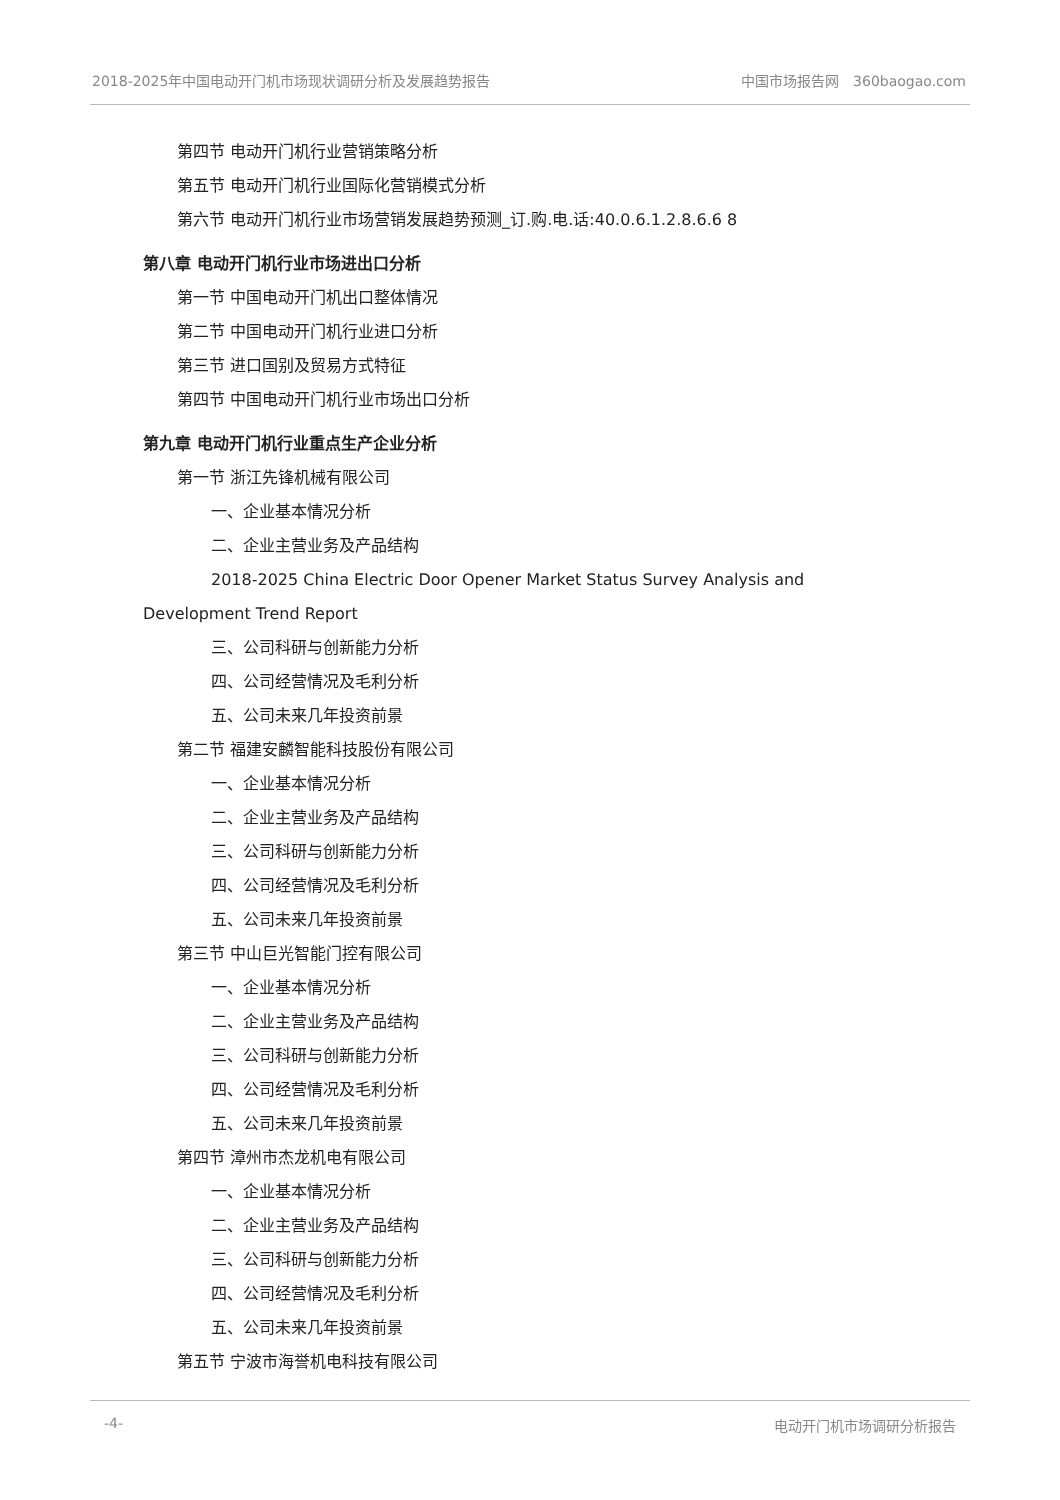2018-2025年中国电动开门机市场现状调研分析及发展趋势报告 中国市场报告网　360baogao.com
第四节 电动开门机行业营销策略分析
第五节 电动开门机行业国际化营销模式分析
第六节 电动开门机行业市场营销发展趋势预测_订.购.电.话:40.0.6.1.2.8.6.6 8
第八章 电动开门机行业市场进出口分析
第一节 中国电动开门机出口整体情况
第二节 中国电动开门机行业进口分析
第三节 进口国别及贸易方式特征
第四节 中国电动开门机行业市场出口分析
第九章 电动开门机行业重点生产企业分析
第一节 浙江先锋机械有限公司
一、企业基本情况分析
二、企业主营业务及产品结构
2018-2025 China Electric Door Opener Market Status Survey Analysis and Development Trend Report
三、公司科研与创新能力分析
四、公司经营情况及毛利分析
五、公司未来几年投资前景
第二节 福建安麟智能科技股份有限公司
一、企业基本情况分析
二、企业主营业务及产品结构
三、公司科研与创新能力分析
四、公司经营情况及毛利分析
五、公司未来几年投资前景
第三节 中山巨光智能门控有限公司
一、企业基本情况分析
二、企业主营业务及产品结构
三、公司科研与创新能力分析
四、公司经营情况及毛利分析
五、公司未来几年投资前景
第四节 漳州市杰龙机电有限公司
一、企业基本情况分析
二、企业主营业务及产品结构
三、公司科研与创新能力分析
四、公司经营情况及毛利分析
五、公司未来几年投资前景
第五节 宁波市海誉机电科技有限公司
-4- 电动开门机市场调研分析报告